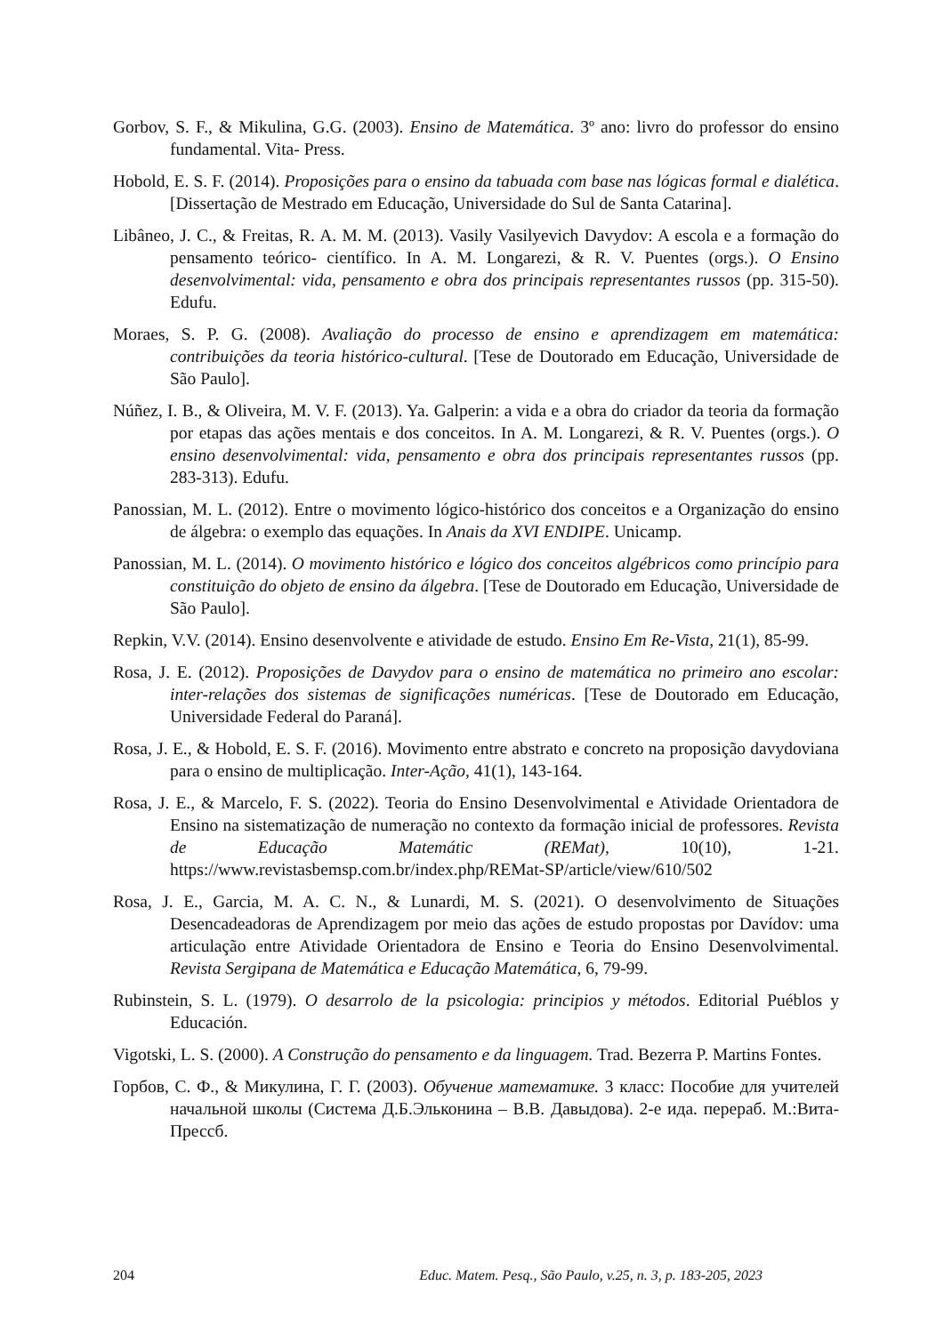Gorbov, S. F., & Mikulina, G.G. (2003). Ensino de Matemática. 3º ano: livro do professor do ensino fundamental. Vita- Press.
Hobold, E. S. F. (2014). Proposições para o ensino da tabuada com base nas lógicas formal e dialética. [Dissertação de Mestrado em Educação, Universidade do Sul de Santa Catarina].
Libâneo, J. C., & Freitas, R. A. M. M. (2013). Vasily Vasilyevich Davydov: A escola e a formação do pensamento teórico- científico. In A. M. Longarezi, & R. V. Puentes (orgs.). O Ensino desenvolvimental: vida, pensamento e obra dos principais representantes russos (pp. 315-50). Edufu.
Moraes, S. P. G. (2008). Avaliação do processo de ensino e aprendizagem em matemática: contribuições da teoria histórico-cultural. [Tese de Doutorado em Educação, Universidade de São Paulo].
Núñez, I. B., & Oliveira, M. V. F. (2013). Ya. Galperin: a vida e a obra do criador da teoria da formação por etapas das ações mentais e dos conceitos. In A. M. Longarezi, & R. V. Puentes (orgs.). O ensino desenvolvimental: vida, pensamento e obra dos principais representantes russos (pp. 283-313). Edufu.
Panossian, M. L. (2012). Entre o movimento lógico-histórico dos conceitos e a Organização do ensino de álgebra: o exemplo das equações. In Anais da XVI ENDIPE. Unicamp.
Panossian, M. L. (2014). O movimento histórico e lógico dos conceitos algébricos como princípio para constituição do objeto de ensino da álgebra. [Tese de Doutorado em Educação, Universidade de São Paulo].
Repkin, V.V. (2014). Ensino desenvolvente e atividade de estudo. Ensino Em Re-Vista, 21(1), 85-99.
Rosa, J. E. (2012). Proposições de Davydov para o ensino de matemática no primeiro ano escolar: inter-relações dos sistemas de significações numéricas. [Tese de Doutorado em Educação, Universidade Federal do Paraná].
Rosa, J. E., & Hobold, E. S. F. (2016). Movimento entre abstrato e concreto na proposição davydoviana para o ensino de multiplicação. Inter-Ação, 41(1), 143-164.
Rosa, J. E., & Marcelo, F. S. (2022). Teoria do Ensino Desenvolvimental e Atividade Orientadora de Ensino na sistematização de numeração no contexto da formação inicial de professores. Revista de Educação Matemátic (REMat), 10(10), 1-21. https://www.revistasbemsp.com.br/index.php/REMat-SP/article/view/610/502
Rosa, J. E., Garcia, M. A. C. N., & Lunardi, M. S. (2021). O desenvolvimento de Situações Desencadeadoras de Aprendizagem por meio das ações de estudo propostas por Davídov: uma articulação entre Atividade Orientadora de Ensino e Teoria do Ensino Desenvolvimental. Revista Sergipana de Matemática e Educação Matemática, 6, 79-99.
Rubinstein, S. L. (1979). O desarrolo de la psicologia: principios y métodos. Editorial Puéblos y Educación.
Vigotski, L. S. (2000). A Construção do pensamento e da linguagem. Trad. Bezerra P. Martins Fontes.
Горбов, С. Ф., & Микулина, Г. Г. (2003). Обучение математике. 3 класс: Пособие для учителей начальной школы (Система Д.Б.Эльконина – В.В. Давыдова). 2-е ида. перераб. М.:Вита-Прессб.
204 Educ. Matem. Pesq., São Paulo, v.25, n. 3, p. 183-205, 2023